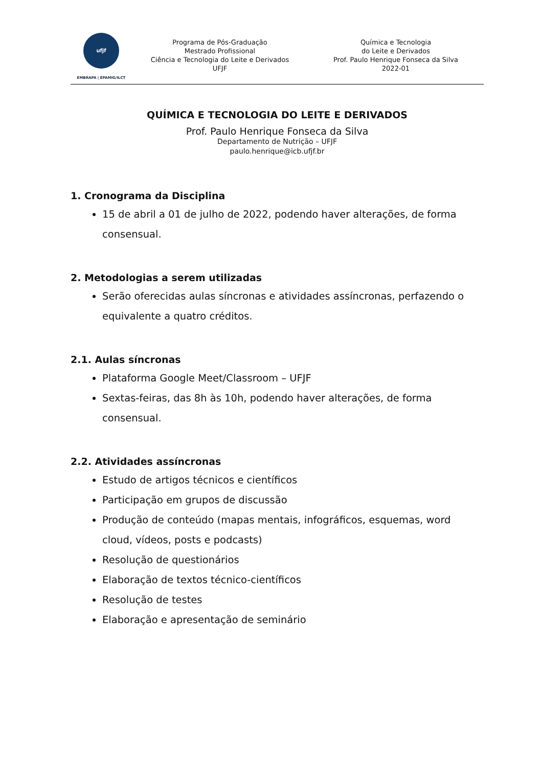ufjf
EMBRAPA | EPAMIG/ILCT
Programa de Pós-Graduação
Mestrado Profissional
Ciência e Tecnologia do Leite e Derivados
UFJF
Química e Tecnologia
do Leite e Derivados
Prof. Paulo Henrique Fonseca da Silva
2022-01
QUÍMICA E TECNOLOGIA DO LEITE E DERIVADOS
Prof. Paulo Henrique Fonseca da Silva
Departamento de Nutrição – UFJF
paulo.henrique@icb.ufjf.br
1. Cronograma da Disciplina
15 de abril a 01 de julho de 2022, podendo haver alterações, de forma consensual.
2. Metodologias a serem utilizadas
Serão oferecidas aulas síncronas e atividades assíncronas, perfazendo o equivalente a quatro créditos.
2.1. Aulas síncronas
Plataforma Google Meet/Classroom – UFJF
Sextas-feiras, das 8h às 10h, podendo haver alterações, de forma consensual.
2.2. Atividades assíncronas
Estudo de artigos técnicos e científicos
Participação em grupos de discussão
Produção de conteúdo (mapas mentais, infográficos, esquemas, word cloud, vídeos, posts e podcasts)
Resolução de questionários
Elaboração de textos técnico-científicos
Resolução de testes
Elaboração e apresentação de seminário